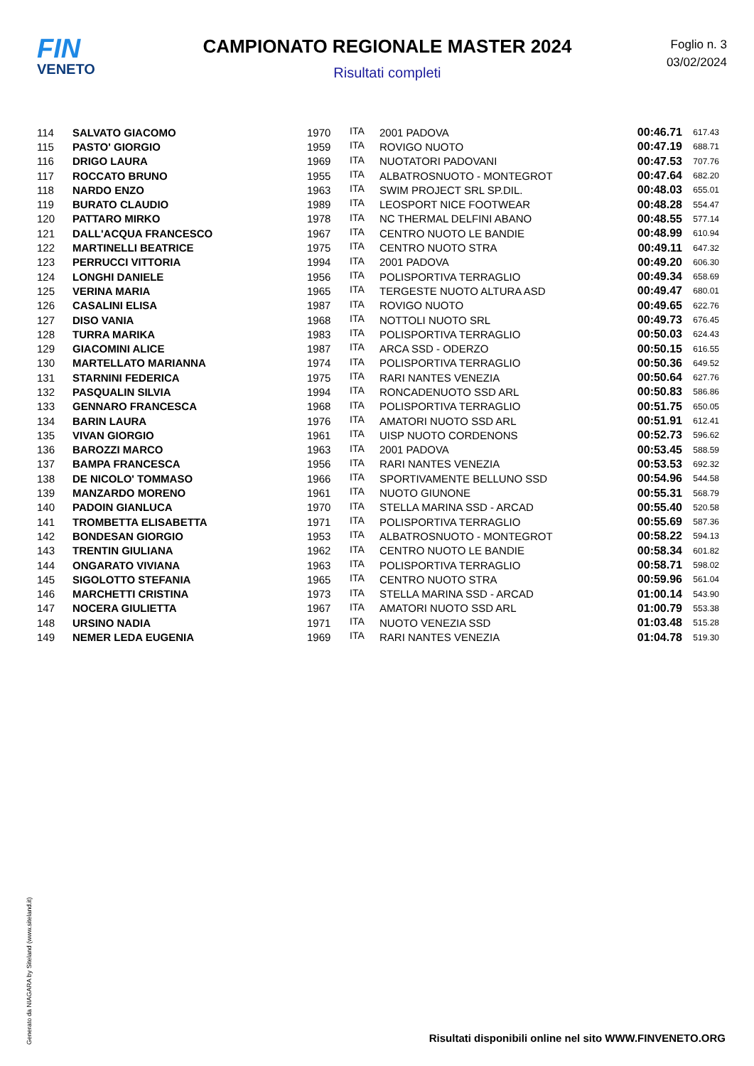FIN
VENETO
CAMPIONATO REGIONALE MASTER 2024
Risultati completi
Foglio n. 3
03/02/2024
| 114 | SALVATO GIACOMO | 1970 | ITA | 2001 PADOVA | 00:46.71 | 617.43 |
| 115 | PASTO' GIORGIO | 1959 | ITA | ROVIGO NUOTO | 00:47.19 | 688.71 |
| 116 | DRIGO LAURA | 1969 | ITA | NUOTATORI PADOVANI | 00:47.53 | 707.76 |
| 117 | ROCCATO BRUNO | 1955 | ITA | ALBATROSNUOTO - MONTEGROT | 00:47.64 | 682.20 |
| 118 | NARDO ENZO | 1963 | ITA | SWIM PROJECT SRL SP.DIL. | 00:48.03 | 655.01 |
| 119 | BURATO CLAUDIO | 1989 | ITA | LEOSPORT NICE FOOTWEAR | 00:48.28 | 554.47 |
| 120 | PATTARO MIRKO | 1978 | ITA | NC THERMAL DELFINI ABANO | 00:48.55 | 577.14 |
| 121 | DALL'ACQUA FRANCESCO | 1967 | ITA | CENTRO NUOTO LE BANDIE | 00:48.99 | 610.94 |
| 122 | MARTINELLI BEATRICE | 1975 | ITA | CENTRO NUOTO STRA | 00:49.11 | 647.32 |
| 123 | PERRUCCI VITTORIA | 1994 | ITA | 2001 PADOVA | 00:49.20 | 606.30 |
| 124 | LONGHI DANIELE | 1956 | ITA | POLISPORTIVA TERRAGLIO | 00:49.34 | 658.69 |
| 125 | VERINA MARIA | 1965 | ITA | TERGESTE NUOTO ALTURA ASD | 00:49.47 | 680.01 |
| 126 | CASALINI ELISA | 1987 | ITA | ROVIGO NUOTO | 00:49.65 | 622.76 |
| 127 | DISO VANIA | 1968 | ITA | NOTTOLI NUOTO SRL | 00:49.73 | 676.45 |
| 128 | TURRA MARIKA | 1983 | ITA | POLISPORTIVA TERRAGLIO | 00:50.03 | 624.43 |
| 129 | GIACOMINI ALICE | 1987 | ITA | ARCA SSD - ODERZO | 00:50.15 | 616.55 |
| 130 | MARTELLATO MARIANNA | 1974 | ITA | POLISPORTIVA TERRAGLIO | 00:50.36 | 649.52 |
| 131 | STARNINI FEDERICA | 1975 | ITA | RARI NANTES VENEZIA | 00:50.64 | 627.76 |
| 132 | PASQUALIN SILVIA | 1994 | ITA | RONCADENUOTO SSD ARL | 00:50.83 | 586.86 |
| 133 | GENNARO FRANCESCA | 1968 | ITA | POLISPORTIVA TERRAGLIO | 00:51.75 | 650.05 |
| 134 | BARIN LAURA | 1976 | ITA | AMATORI NUOTO SSD ARL | 00:51.91 | 612.41 |
| 135 | VIVAN GIORGIO | 1961 | ITA | UISP NUOTO CORDENONS | 00:52.73 | 596.62 |
| 136 | BAROZZI MARCO | 1963 | ITA | 2001 PADOVA | 00:53.45 | 588.59 |
| 137 | BAMPA FRANCESCA | 1956 | ITA | RARI NANTES VENEZIA | 00:53.53 | 692.32 |
| 138 | DE NICOLO' TOMMASO | 1966 | ITA | SPORTIVAMENTE BELLUNO SSD | 00:54.96 | 544.58 |
| 139 | MANZARDO MORENO | 1961 | ITA | NUOTO GIUNONE | 00:55.31 | 568.79 |
| 140 | PADOIN GIANLUCA | 1970 | ITA | STELLA MARINA SSD - ARCAD | 00:55.40 | 520.58 |
| 141 | TROMBETTA ELISABETTA | 1971 | ITA | POLISPORTIVA TERRAGLIO | 00:55.69 | 587.36 |
| 142 | BONDESAN GIORGIO | 1953 | ITA | ALBATROSNUOTO - MONTEGROT | 00:58.22 | 594.13 |
| 143 | TRENTIN GIULIANA | 1962 | ITA | CENTRO NUOTO LE BANDIE | 00:58.34 | 601.82 |
| 144 | ONGARATO VIVIANA | 1963 | ITA | POLISPORTIVA TERRAGLIO | 00:58.71 | 598.02 |
| 145 | SIGOLOTTO STEFANIA | 1965 | ITA | CENTRO NUOTO STRA | 00:59.96 | 561.04 |
| 146 | MARCHETTI CRISTINA | 1973 | ITA | STELLA MARINA SSD - ARCAD | 01:00.14 | 543.90 |
| 147 | NOCERA GIULIETTA | 1967 | ITA | AMATORI NUOTO SSD ARL | 01:00.79 | 553.38 |
| 148 | URSINO NADIA | 1971 | ITA | NUOTO VENEZIA SSD | 01:03.48 | 515.28 |
| 149 | NEMER LEDA EUGENIA | 1969 | ITA | RARI NANTES VENEZIA | 01:04.78 | 519.30 |
Generato da NIAGARA by Siteland (www.siteland.it)
Risultati disponibili online nel sito WWW.FINVENETO.ORG